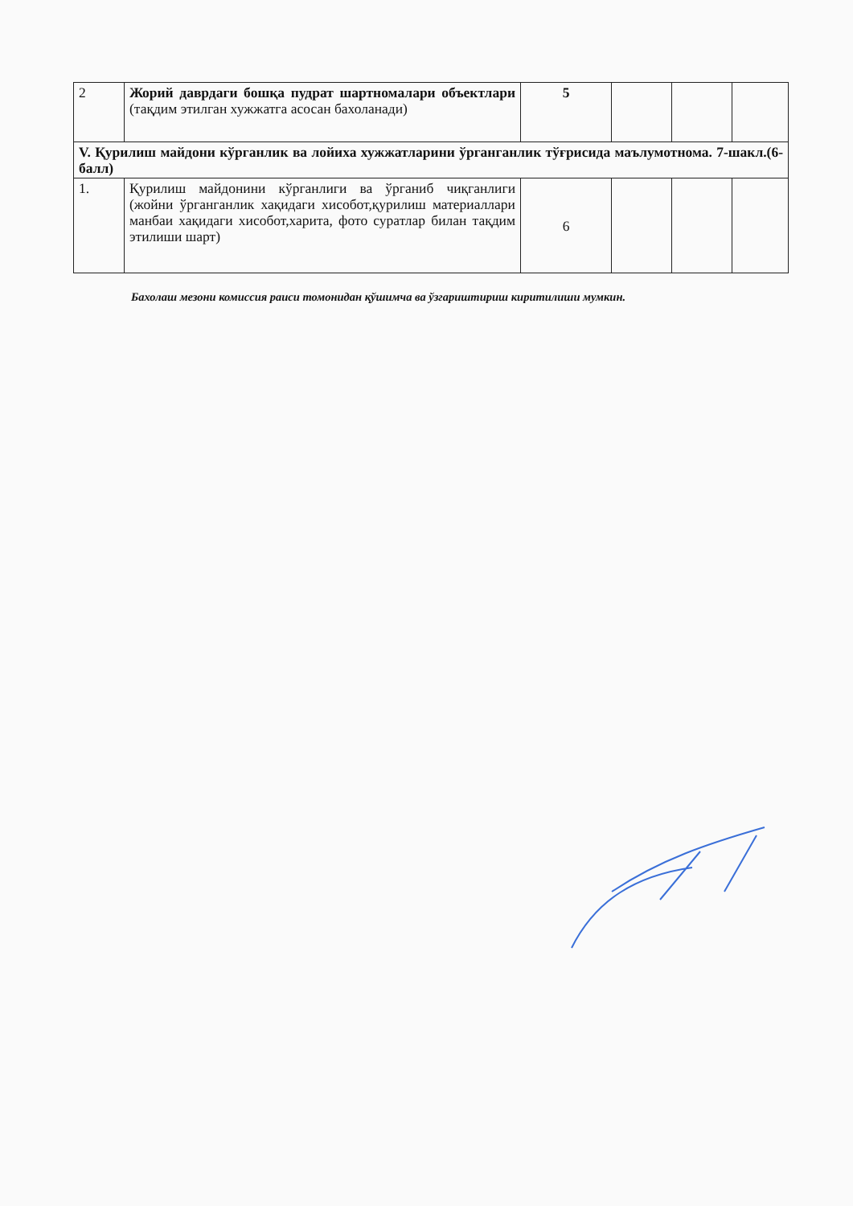| 2 | Жорий даврдаги бошқа пудрат шартномалари объектлари (тақдим этилган хужжатга асосан бахоланади) | 5 | | | |
| V. Қурилиш майдони кўрганлик ва лойиха хужжатларини ўрганганлик тўғрисида маълумотнома. 7-шакл.(6-балл) | | | | | |
| 1. | Қурилиш майдонини кўрганлиги ва ўрганиб чиқганлиги (жойни ўрганганлик хақидаги хисобот,қурилиш материаллари манбаи хақидаги хисобот,харита, фото суратлар билан тақдим этилиши шарт) | 6 | | | |
Бахолаш мезони комиссия раиси томонидан қўшимча ва ўзгариштириш киритилиши мумкин.